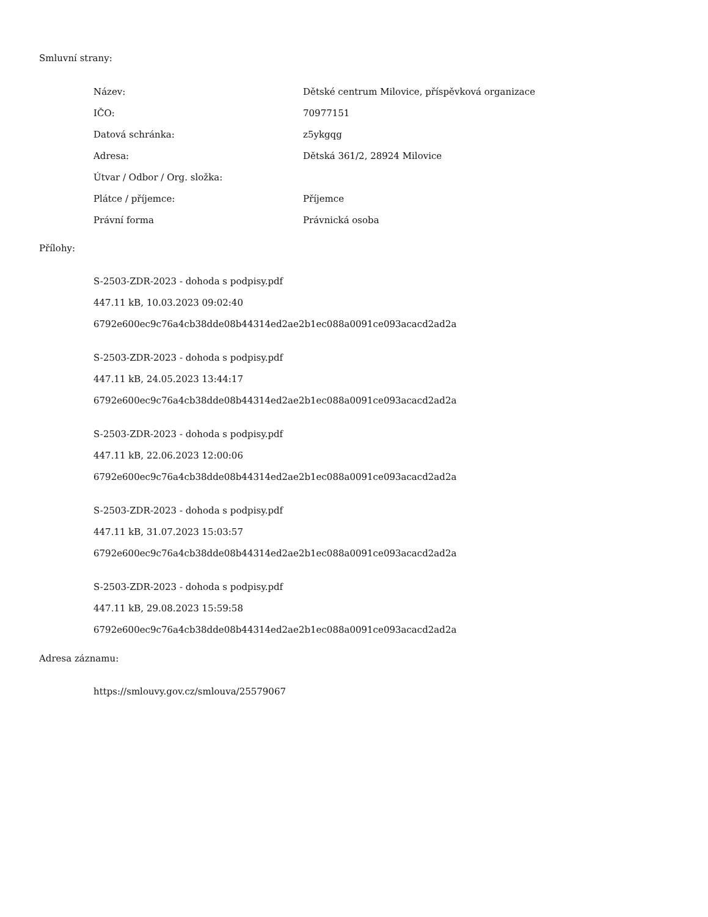Smluvní strany:
| Název: | Dětské centrum Milovice, příspěvková organizace |
| IČO: | 70977151 |
| Datová schránka: | z5ykgqg |
| Adresa: | Dětská 361/2, 28924 Milovice |
| Útvar / Odbor / Org. složka: | |
| Plátce / příjemce: | Příjemce |
| Právní forma | Právnická osoba |
Přílohy:
S-2503-ZDR-2023 - dohoda s podpisy.pdf
447.11 kB, 10.03.2023 09:02:40
6792e600ec9c76a4cb38dde08b44314ed2ae2b1ec088a0091ce093acacd2ad2a
S-2503-ZDR-2023 - dohoda s podpisy.pdf
447.11 kB, 24.05.2023 13:44:17
6792e600ec9c76a4cb38dde08b44314ed2ae2b1ec088a0091ce093acacd2ad2a
S-2503-ZDR-2023 - dohoda s podpisy.pdf
447.11 kB, 22.06.2023 12:00:06
6792e600ec9c76a4cb38dde08b44314ed2ae2b1ec088a0091ce093acacd2ad2a
S-2503-ZDR-2023 - dohoda s podpisy.pdf
447.11 kB, 31.07.2023 15:03:57
6792e600ec9c76a4cb38dde08b44314ed2ae2b1ec088a0091ce093acacd2ad2a
S-2503-ZDR-2023 - dohoda s podpisy.pdf
447.11 kB, 29.08.2023 15:59:58
6792e600ec9c76a4cb38dde08b44314ed2ae2b1ec088a0091ce093acacd2ad2a
Adresa záznamu:
https://smlouvy.gov.cz/smlouva/25579067